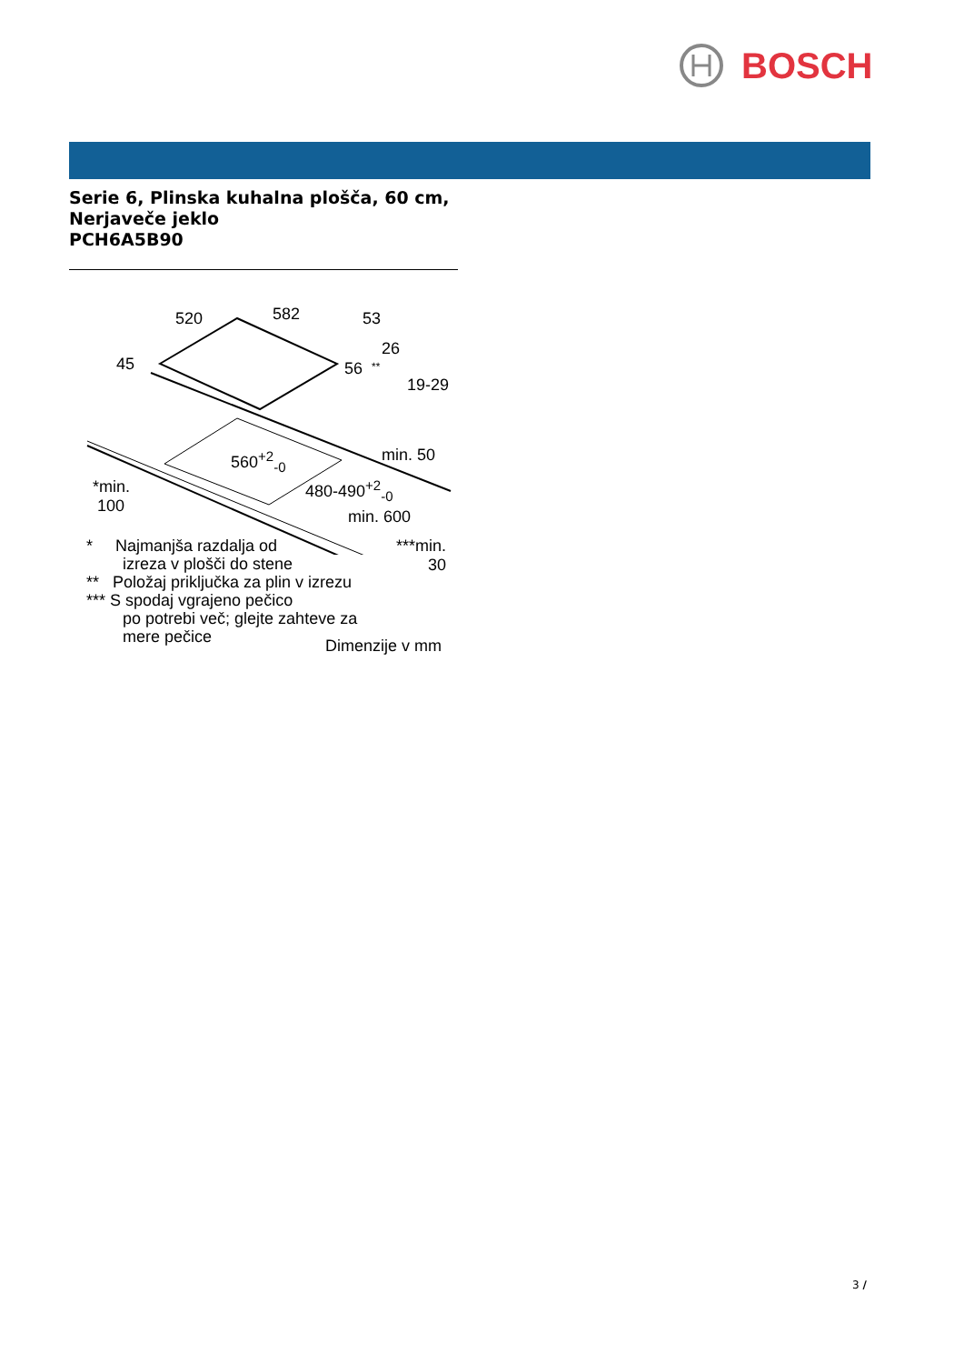BOSCH
Serie 6, Plinska kuhalna plošča, 60 cm, Nerjaveče jeklo
PCH6A5B90
520 582 53
26
45 56 **
19-29
min. 50 560<sup>+2</sup><sub>-0</sub>
*min.
100
480-490<sup>+2</sup><sub>-0</sub>
min. 600
***min.
30
* Najmanjša razdalja od
izreza v plošči do stene
** Položaj priključka za plin v izrezu
*** S spodaj vgrajeno pečico
po potrebi več; glejte zahteve za
mere pečice
Dimenzije v mm
3 /